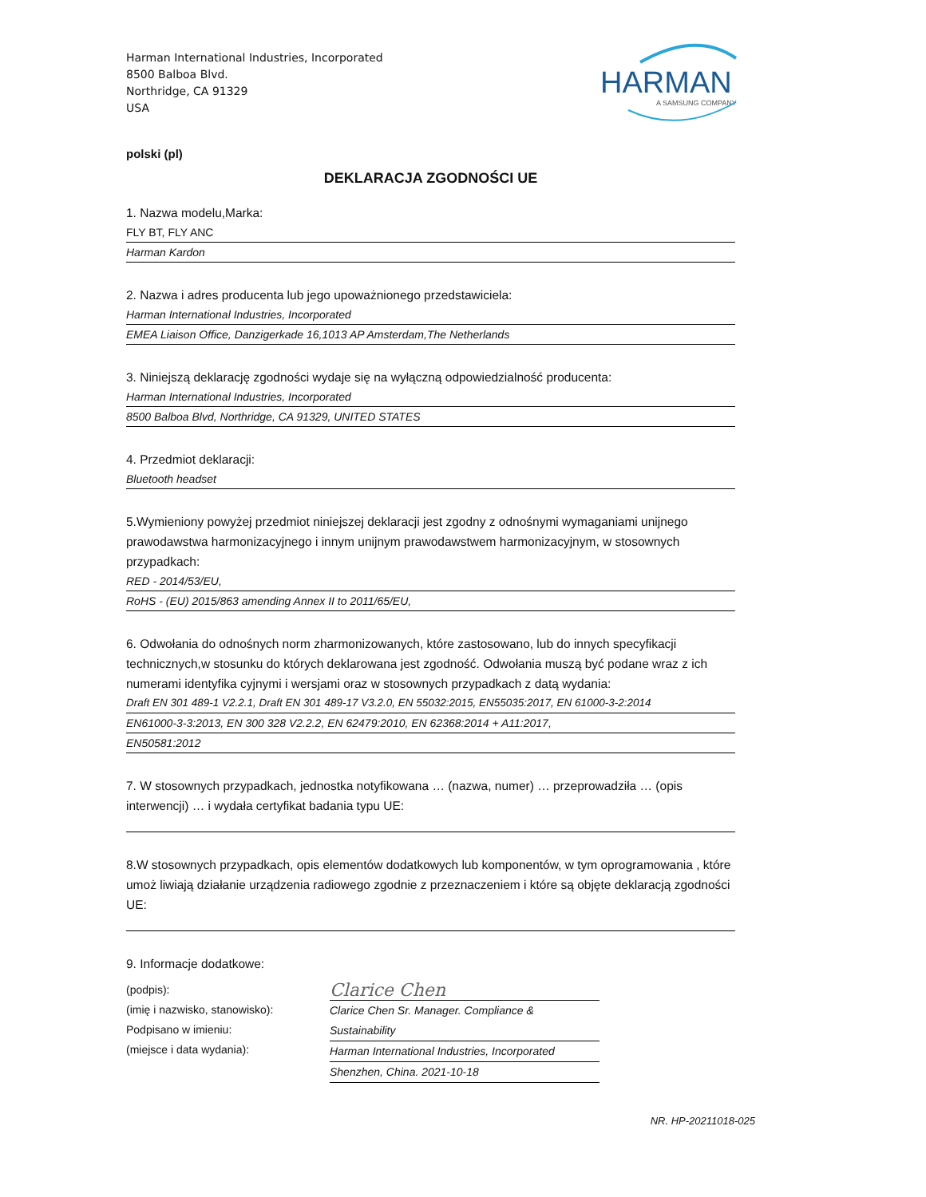Harman International Industries, Incorporated
8500 Balboa Blvd.
Northridge, CA 91329
USA
HARMAN
A SAMSUNG COMPANY
polski (pl)
DEKLARACJA ZGODNOŚCI UE
1. Nazwa modelu,Marka:
FLY BT, FLY ANC
Harman Kardon
2. Nazwa i adres producenta lub jego upoważnionego przedstawiciela:
Harman International Industries, Incorporated
EMEA Liaison Office, Danzigerkade 16,1013 AP Amsterdam,The Netherlands
3. Niniejszą deklarację zgodności wydaje się na wyłączną odpowiedzialność producenta:
Harman International Industries, Incorporated
8500 Balboa Blvd, Northridge, CA 91329, UNITED STATES
4. Przedmiot deklaracji:
Bluetooth headset
5.Wymieniony powyżej przedmiot niniejszej deklaracji jest zgodny z odnośnymi wymaganiami unijnego prawodawstwa harmonizacyjnego i innym unijnym prawodawstwem harmonizacyjnym, w stosownych przypadkach:
RED - 2014/53/EU,
RoHS - (EU) 2015/863 amending Annex II to 2011/65/EU,
6. Odwołania do odnośnych norm zharmonizowanych, które zastosowano, lub do innych specyfikacji technicznych,w stosunku do których deklarowana jest zgodność. Odwołania muszą być podane wraz z ich numerami identyfika cyjnymi i wersjami oraz w stosownych przypadkach z datą wydania:
Draft EN 301 489-1 V2.2.1, Draft EN 301 489-17 V3.2.0, EN 55032:2015, EN55035:2017, EN 61000-3-2:2014
EN61000-3-3:2013, EN 300 328 V2.2.2, EN 62479:2010, EN 62368:2014 + A11:2017,
EN50581:2012
7. W stosownych przypadkach, jednostka notyfikowana … (nazwa, numer) … przeprowadziła … (opis interwencji) … i wydała certyfikat badania typu UE:
8.W stosownych przypadkach, opis elementów dodatkowych lub komponentów, w tym oprogramowania , które umoż liwiają działanie urządzenia radiowego zgodnie z przeznaczeniem i które są objęte deklaracją zgodności UE:
9. Informacje dodatkowe:
(podpis):
(imię i nazwisko, stanowisko):
Podpisano w imieniu:
(miejsce i data wydania):
Clarice Chen
Clarice Chen Sr. Manager. Compliance & Sustainability
Harman International Industries, Incorporated
Shenzhen, China. 2021-10-18
NR. HP-20211018-025